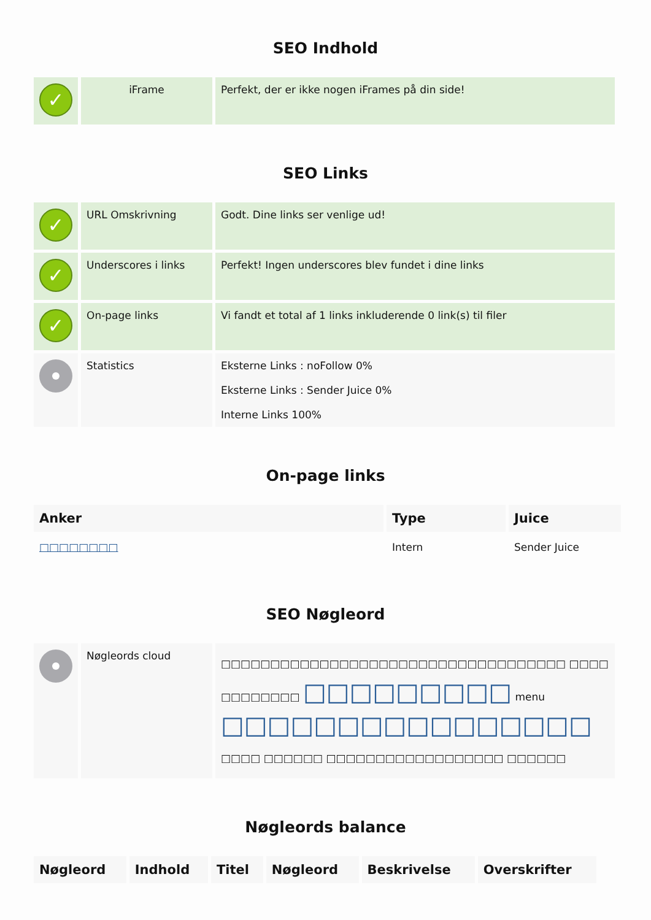SEO Indhold
| ✓ | iFrame | Perfekt, der er ikke nogen iFrames på din side! |
SEO Links
| ✓ | URL Omskrivning | Godt. Dine links ser venlige ud! |
| ✓ | Underscores i links | Perfekt! Ingen underscores blev fundet i dine links |
| ✓ | On-page links | Vi fandt et total af 1 links inkluderende 0 link(s) til filer |
| | Statistics | Eksterne Links : noFollow 0% Eksterne Links : Sender Juice 0% Interne Links 100% |
On-page links
| Anker | Type | Juice |
| --- | --- | --- |
| □□□□□□□□ | Intern | Sender Juice |
SEO Nøgleord
| | Nøgleords cloud | □□□□□□□□□□□□□□□□□□□□□□□□□□□□□□□□□□□ □□□□ □□□□□□□□ □□□□□□□□□ menu □□□□□□□□□□□□□□□□ □□□□ □□□□□□ □□□□□□□□□□□□□□□□□□ □□□□□□ |
Nøgleords balance
| Nøgleord | Indhold | Titel | Nøgleord | Beskrivelse | Overskrifter |
| --- | --- | --- | --- | --- | --- |